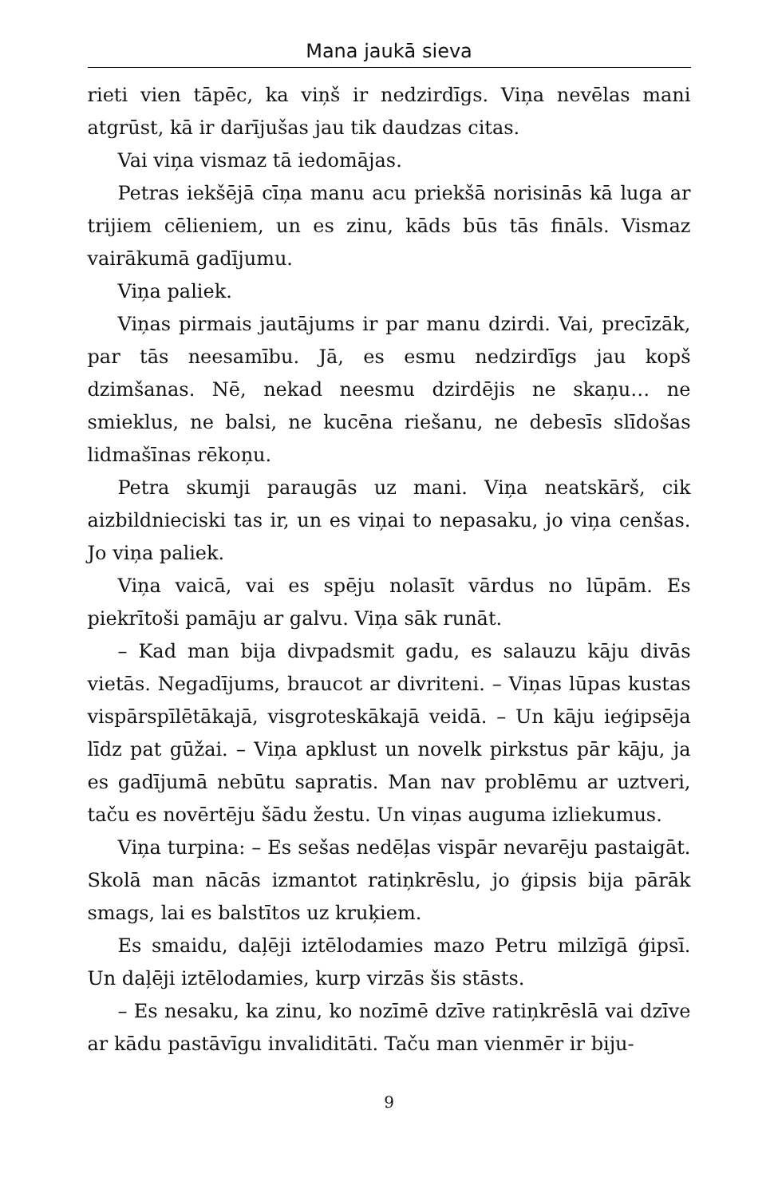Mana jaukā sieva
rieti vien tāpēc, ka viņš ir nedzirdīgs. Viņa nevēlas mani atgrūst, kā ir darījušas jau tik daudzas citas.
Vai viņa vismaz tā iedomājas.
Petras iekšējā cīņa manu acu priekšā norisinās kā luga ar trijiem cēlieniem, un es zinu, kāds būs tās fināls. Vismaz vairākumā gadījumu.
Viņa paliek.
Viņas pirmais jautājums ir par manu dzirdi. Vai, precīzāk, par tās neesamību. Jā, es esmu nedzirdīgs jau kopš dzimšanas. Nē, nekad neesmu dzirdējis ne skaņu… ne smieklus, ne balsi, ne kucēna riešanu, ne debesīs slīdošas lidmašīnas rēkoņu.
Petra skumji paraugās uz mani. Viņa neatskārš, cik aizbildnieciski tas ir, un es viņai to nepasaku, jo viņa cenšas. Jo viņa paliek.
Viņa vaicā, vai es spēju nolasīt vārdus no lūpām. Es piekrītoši pamāju ar galvu. Viņa sāk runāt.
– Kad man bija divpadsmit gadu, es salauzu kāju divās vietās. Negadījums, braucot ar divriteni. – Viņas lūpas kustas vispārspīlētākajā, visgroteskākajā veidā. – Un kāju ieģipsēja līdz pat gūžai. – Viņa apklust un novelk pirkstus pār kāju, ja es gadījumā nebūtu sapratis. Man nav problēmu ar uztveri, taču es novērtēju šādu žestu. Un viņas auguma izliekumus.
Viņa turpina: – Es sešas nedēļas vispār nevarēju pastaigāt. Skolā man nācās izmantot ratiņkrēslu, jo ģipsis bija pārāk smags, lai es balstītos uz kruķiem.
Es smaidu, daļēji iztēlodamies mazo Petru milzīgā ģipsī. Un daļēji iztēlodamies, kurp virzās šis stāsts.
– Es nesaku, ka zinu, ko nozīmē dzīve ratiņkrēslā vai dzīve ar kādu pastāvīgu invaliditāti. Taču man vienmēr ir biju-
9